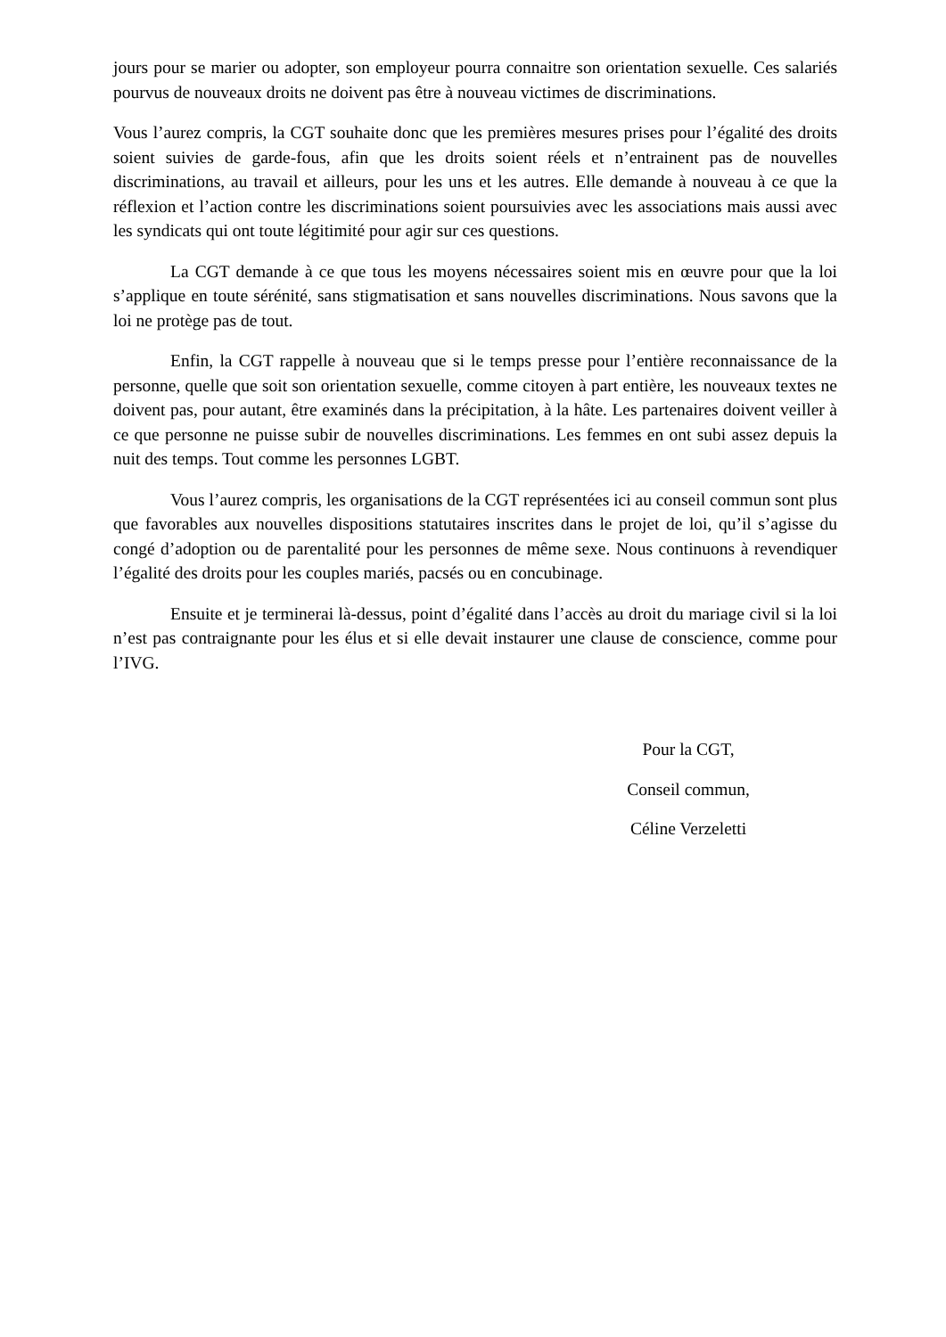jours pour se marier ou adopter, son employeur pourra connaitre son orientation sexuelle. Ces salariés pourvus de nouveaux droits ne doivent pas être à nouveau victimes de discriminations.
Vous l’aurez compris, la CGT souhaite donc que les premières mesures prises pour l’égalité des droits soient suivies de garde-fous, afin que les droits soient réels et n’entrainent pas de nouvelles discriminations, au travail et ailleurs, pour les uns et les autres. Elle demande à nouveau à ce que la réflexion et l’action contre les discriminations soient poursuivies avec les associations mais aussi avec les syndicats qui ont toute légitimité pour agir sur ces questions.
La CGT demande à ce que tous les moyens nécessaires soient mis en œuvre pour que la loi s’applique en toute sérénité, sans stigmatisation et sans nouvelles discriminations. Nous savons que la loi ne protège pas de tout.
Enfin, la CGT rappelle à nouveau que si le temps presse pour l’entière reconnaissance de la personne, quelle que soit son orientation sexuelle, comme citoyen à part entière, les nouveaux textes ne doivent pas, pour autant, être examinés dans la précipitation, à la hâte. Les partenaires doivent veiller à ce que personne ne puisse subir de nouvelles discriminations. Les femmes en ont subi assez depuis la nuit des temps. Tout comme les personnes LGBT.
Vous l’aurez compris, les organisations de la CGT représentées ici au conseil commun sont plus que favorables aux nouvelles dispositions statutaires inscrites dans le projet de loi, qu’il s’agisse du congé d’adoption ou de parentalité pour les personnes de même sexe. Nous continuons à revendiquer l’égalité des droits pour les couples mariés, pacsés ou en concubinage.
Ensuite et je terminerai là-dessus, point d’égalité dans l’accès au droit du mariage civil si la loi n’est pas contraignante pour les élus et si elle devait instaurer une clause de conscience, comme pour l’IVG.
Pour la CGT,
Conseil commun,
Céline Verzeletti